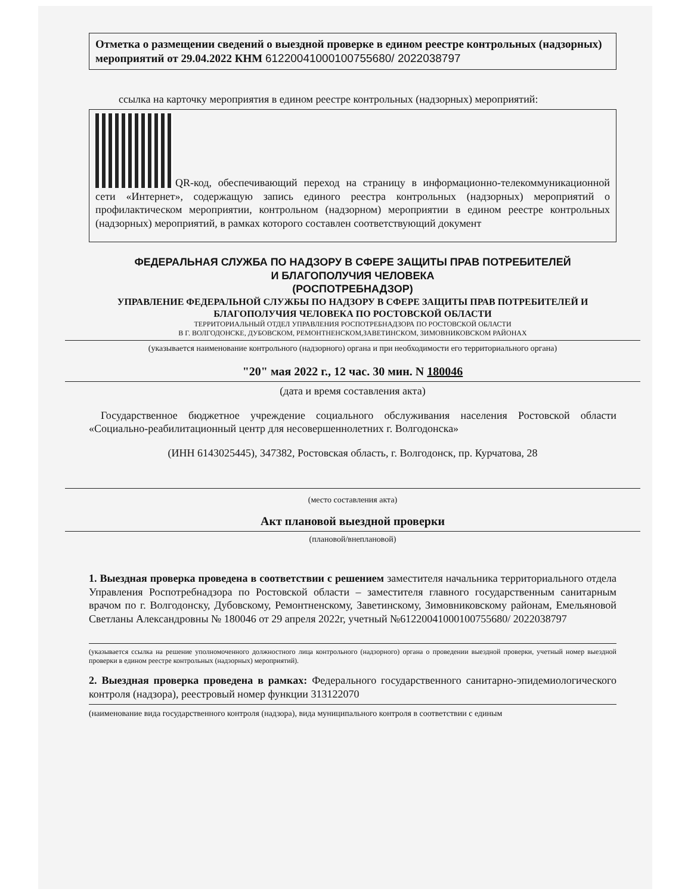Отметка о размещении сведений о выездной проверке в едином реестре контрольных (надзорных) мероприятий от 29.04.2022 КНМ 61220041000100755680/ 2022038797
ссылка на карточку мероприятия в едином реестре контрольных (надзорных) мероприятий:
QR-код, обеспечивающий переход на страницу в информационно-телекоммуникационной сети «Интернет», содержащую запись единого реестра контрольных (надзорных) мероприятий о профилактическом мероприятии, контрольном (надзорном) мероприятии в едином реестре контрольных (надзорных) мероприятий, в рамках которого составлен соответствующий документ
ФЕДЕРАЛЬНАЯ СЛУЖБА ПО НАДЗОРУ В СФЕРЕ ЗАЩИТЫ ПРАВ ПОТРЕБИТЕЛЕЙ
И БЛАГОПОЛУЧИЯ ЧЕЛОВЕКА
(РОСПОТРЕБНАДЗОР)
УПРАВЛЕНИЕ ФЕДЕРАЛЬНОЙ СЛУЖБЫ ПО НАДЗОРУ В СФЕРЕ ЗАЩИТЫ ПРАВ ПОТРЕБИТЕЛЕЙ И БЛАГОПОЛУЧИЯ ЧЕЛОВЕКА ПО РОСТОВСКОЙ ОБЛАСТИ
ТЕРРИТОРИАЛЬНЫЙ ОТДЕЛ УПРАВЛЕНИЯ РОСПОТРЕБНАДЗОРА ПО РОСТОВСКОЙ ОБЛАСТИ
В Г. ВОЛГОДОНСКЕ, ДУБОВСКОМ, РЕМОНТНЕНСКОМ,ЗАВЕТИНСКОМ, ЗИМОВНИКОВСКОМ РАЙОНАХ
(указывается наименование контрольного (надзорного) органа и при необходимости его территориального органа)
"20" мая 2022 г., 12 час. 30 мин. N 180046
(дата и время составления акта)
Государственное бюджетное учреждение социального обслуживания населения Ростовской области «Социально-реабилитационный центр для несовершеннолетних г. Волгодонска»
(ИНН 6143025445), 347382, Ростовская область, г. Волгодонск, пр. Курчатова, 28
(место составления акта)
Акт плановой выездной проверки
(плановой/внеплановой)
1. Выездная проверка проведена в соответствии с решением заместителя начальника территориального отдела Управления Роспотребнадзора по Ростовской области – заместителя главного государственным санитарным врачом по г. Волгодонску, Дубовскому, Ремонтненскому, Заветинскому, Зимовниковскому районам, Емельяновой Светланы Александровны № 180046 от 29 апреля 2022г, учетный №61220041000100755680/ 2022038797
(указывается ссылка на решение уполномоченного должностного лица контрольного (надзорного) органа о проведении выездной проверки, учетный номер выездной проверки в едином реестре контрольных (надзорных) мероприятий).
2. Выездная проверка проведена в рамках: Федерального государственного санитарно-эпидемиологического контроля (надзора), реестровый номер функции 313122070
(наименование вида государственного контроля (надзора), вида муниципального контроля в соответствии с единым